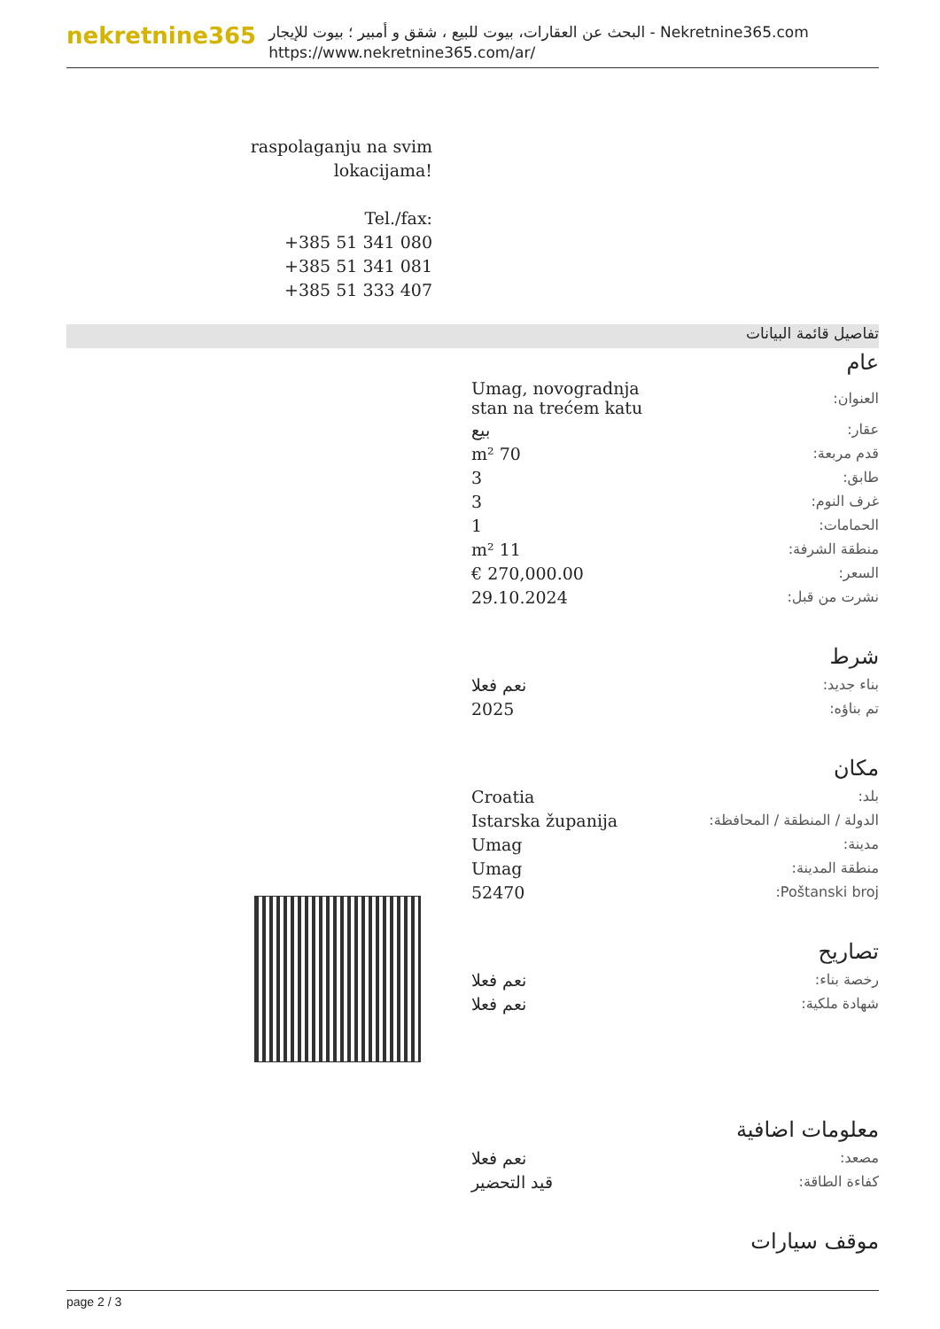nekretnine365
البحث عن العقارات، بيوت للبيع ، شقق و أمبير ؛ بيوت للإيجار - Nekretnine365.com
https://www.nekretnine365.com/ar/
raspolaganju na svim
lokacijama!
Tel./fax:
+385 51 341 080
+385 51 341 081
+385 51 333 407
تفاصيل قائمة البيانات
عام
| العنوان: | Umag, novogradnja stan na trećem katu |
| عقار: | بيع |
| قدم مربعة: | 70 m² |
| طابق: | 3 |
| غرف النوم: | 3 |
| الحمامات: | 1 |
| منطقة الشرفة: | 11 m² |
| السعر: | 270,000.00 € |
| نشرت من قبل: | 29.10.2024 |
شرط
| بناء جديد: | نعم فعلا |
| تم بناؤه: | 2025 |
مكان
| بلد: | Croatia |
| الدولة / المنطقة / المحافظة: | Istarska županija |
| مدينة: | Umag |
| منطقة المدينة: | Umag |
| Poštanski broj: | 52470 |
تصاريح
| رخصة بناء: | نعم فعلا |
| شهادة ملكية: | نعم فعلا |
معلومات اضافية
| مصعد: | نعم فعلا |
| كفاءة الطاقة: | قيد التحضير |
موقف سيارات
page 2 / 3